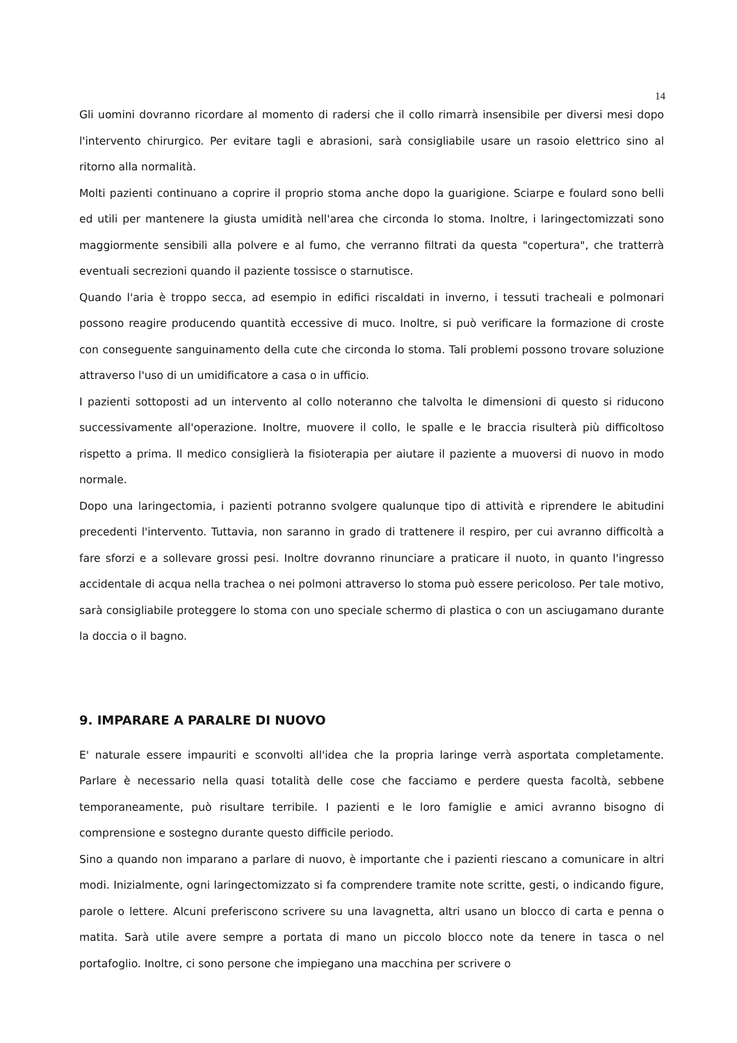14
Gli uomini dovranno ricordare al momento di radersi che il collo rimarrà insensibile per diversi mesi dopo l'intervento chirurgico. Per evitare tagli e abrasioni, sarà consigliabile usare un rasoio elettrico sino al ritorno alla normalità.
Molti pazienti continuano a coprire il proprio stoma anche dopo la guarigione. Sciarpe e foulard sono belli ed utili per mantenere la giusta umidità nell'area che circonda lo stoma. Inoltre, i laringectomizzati sono maggiormente sensibili alla polvere e al fumo, che verranno filtrati da questa "copertura", che tratterrà eventuali secrezioni quando il paziente tossisce o starnutisce.
Quando l'aria è troppo secca, ad esempio in edifici riscaldati in inverno, i tessuti tracheali e polmonari possono reagire producendo quantità eccessive di muco. Inoltre, si può verificare la formazione di croste con conseguente sanguinamento della cute che circonda lo stoma. Tali problemi possono trovare soluzione attraverso l'uso di un umidificatore a casa o in ufficio.
I pazienti sottoposti ad un intervento al collo noteranno che talvolta le dimensioni di questo si riducono successivamente all'operazione. Inoltre, muovere il collo, le spalle e le braccia risulterà più difficoltoso rispetto a prima. Il medico consiglierà la fisioterapia per aiutare il paziente a muoversi di nuovo in modo normale.
Dopo una laringectomia, i pazienti potranno svolgere qualunque tipo di attività e riprendere le abitudini precedenti l'intervento. Tuttavia, non saranno in grado di trattenere il respiro, per cui avranno difficoltà a fare sforzi e a sollevare grossi pesi. Inoltre dovranno rinunciare a praticare il nuoto, in quanto l'ingresso accidentale di acqua nella trachea o nei polmoni attraverso lo stoma può essere pericoloso. Per tale motivo, sarà consigliabile proteggere lo stoma con uno speciale schermo di plastica o con un asciugamano durante la doccia o il bagno.
9. IMPARARE A PARALRE DI NUOVO
E' naturale essere impauriti e sconvolti all'idea che la propria laringe verrà asportata completamente. Parlare è necessario nella quasi totalità delle cose che facciamo e perdere questa facoltà, sebbene temporaneamente, può risultare terribile. I pazienti e le loro famiglie e amici avranno bisogno di comprensione e sostegno durante questo difficile periodo.
Sino a quando non imparano a parlare di nuovo, è importante che i pazienti riescano a comunicare in altri modi. Inizialmente, ogni laringectomizzato si fa comprendere tramite note scritte, gesti, o indicando figure, parole o lettere. Alcuni preferiscono scrivere su una lavagnetta, altri usano un blocco di carta e penna o matita. Sarà utile avere sempre a portata di mano un piccolo blocco note da tenere in tasca o nel portafoglio. Inoltre, ci sono persone che impiegano una macchina per scrivere o